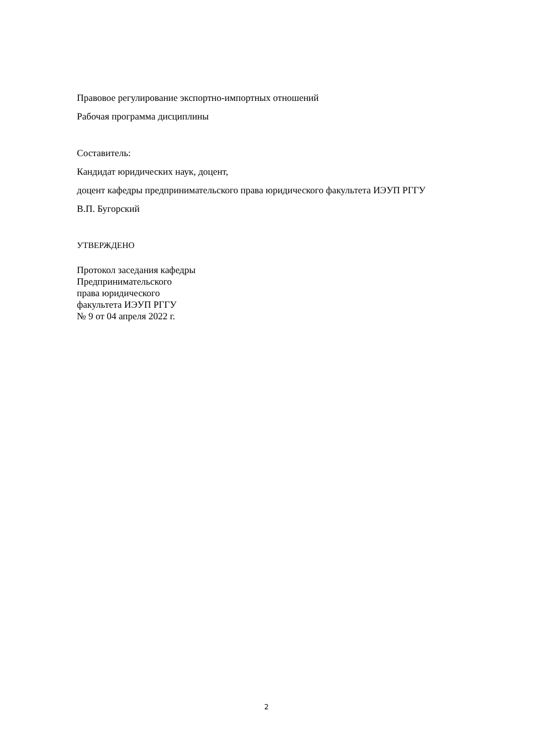Правовое регулирование экспортно-импортных отношений
Рабочая программа дисциплины
Составитель:
Кандидат юридических наук, доцент,
доцент кафедры предпринимательского права юридического факультета ИЭУП РГГУ
В.П. Бугорский
УТВЕРЖДЕНО
Протокол заседания кафедры
Предпринимательского
права юридического
факультета ИЭУП РГГУ
№ 9 от 04 апреля 2022 г.
2